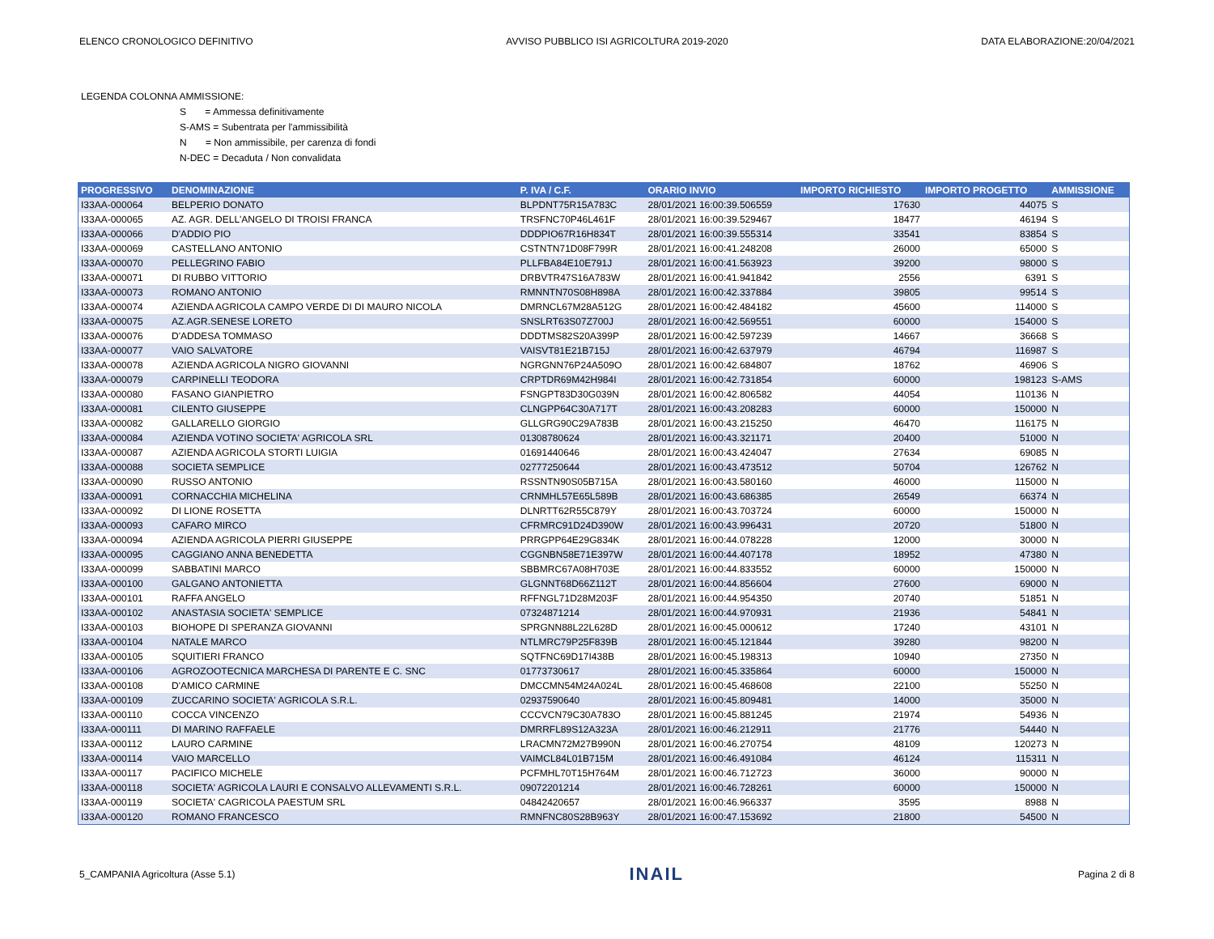ELENCO CRONOLOGICO DEFINITIVO AVVISO PUBBLICO ISI AGRICOLTURA 2019-2020 DATA ELABORAZIONE:20/04/2021
LEGENDA COLONNA AMMISSIONE:
S = Ammessa definitivamente
S-AMS = Subentrata per l'ammissibilità
N = Non ammissibile, per carenza di fondi
N-DEC = Decaduta / Non convalidata
| PROGRESSIVO | DENOMINAZIONE | P. IVA / C.F. | ORARIO INVIO | IMPORTO RICHIESTO | IMPORTO PROGETTO | AMMISSIONE |
| --- | --- | --- | --- | --- | --- | --- |
| I33AA-000064 | BELPERIO DONATO | BLPDNT75R15A783C | 28/01/2021 16:00:39.506559 | 17630 | 44075 | S |
| I33AA-000065 | AZ. AGR. DELL'ANGELO DI TROISI FRANCA | TRSFNC70P46L461F | 28/01/2021 16:00:39.529467 | 18477 | 46194 | S |
| I33AA-000066 | D'ADDIO PIO | DDDPIO67R16H834T | 28/01/2021 16:00:39.555314 | 33541 | 83854 | S |
| I33AA-000069 | CASTELLANO ANTONIO | CSTNTN71D08F799R | 28/01/2021 16:00:41.248208 | 26000 | 65000 | S |
| I33AA-000070 | PELLEGRINO FABIO | PLLFBA84E10E791J | 28/01/2021 16:00:41.563923 | 39200 | 98000 | S |
| I33AA-000071 | DI RUBBO VITTORIO | DRBVTR47S16A783W | 28/01/2021 16:00:41.941842 | 2556 | 6391 | S |
| I33AA-000073 | ROMANO ANTONIO | RMNNTN70S08H898A | 28/01/2021 16:00:42.337884 | 39805 | 99514 | S |
| I33AA-000074 | AZIENDA AGRICOLA CAMPO VERDE DI DI MAURO NICOLA | DMRNCL67M28A512G | 28/01/2021 16:00:42.484182 | 45600 | 114000 | S |
| I33AA-000075 | AZ.AGR.SENESE LORETO | SNSLRT63S07Z700J | 28/01/2021 16:00:42.569551 | 60000 | 154000 | S |
| I33AA-000076 | D'ADDESA TOMMASO | DDDTMS82S20A399P | 28/01/2021 16:00:42.597239 | 14667 | 36668 | S |
| I33AA-000077 | VAIO SALVATORE | VAISVT81E21B715J | 28/01/2021 16:00:42.637979 | 46794 | 116987 | S |
| I33AA-000078 | AZIENDA AGRICOLA NIGRO GIOVANNI | NGRGNN76P24A509O | 28/01/2021 16:00:42.684807 | 18762 | 46906 | S |
| I33AA-000079 | CARPINELLI TEODORA | CRPTDR69M42H984I | 28/01/2021 16:00:42.731854 | 60000 | 198123 | S-AMS |
| I33AA-000080 | FASANO GIANPIETRO | FSNGPT83D30G039N | 28/01/2021 16:00:42.806582 | 44054 | 110136 | N |
| I33AA-000081 | CILENTO GIUSEPPE | CLNGPP64C30A717T | 28/01/2021 16:00:43.208283 | 60000 | 150000 | N |
| I33AA-000082 | GALLARELLO GIORGIO | GLLGRG90C29A783B | 28/01/2021 16:00:43.215250 | 46470 | 116175 | N |
| I33AA-000084 | AZIENDA VOTINO SOCIETA' AGRICOLA SRL | 01308780624 | 28/01/2021 16:00:43.321171 | 20400 | 51000 | N |
| I33AA-000087 | AZIENDA AGRICOLA STORTI LUIGIA | 01691440646 | 28/01/2021 16:00:43.424047 | 27634 | 69085 | N |
| I33AA-000088 | SOCIETA SEMPLICE | 02777250644 | 28/01/2021 16:00:43.473512 | 50704 | 126762 | N |
| I33AA-000090 | RUSSO ANTONIO | RSSNTN90S05B715A | 28/01/2021 16:00:43.580160 | 46000 | 115000 | N |
| I33AA-000091 | CORNACCHIA MICHELINA | CRNMHL57E65L589B | 28/01/2021 16:00:43.686385 | 26549 | 66374 | N |
| I33AA-000092 | DI LIONE ROSETTA | DLNRTT62R55C879Y | 28/01/2021 16:00:43.703724 | 60000 | 150000 | N |
| I33AA-000093 | CAFARO MIRCO | CFRMRC91D24D390W | 28/01/2021 16:00:43.996431 | 20720 | 51800 | N |
| I33AA-000094 | AZIENDA AGRICOLA PIERRI GIUSEPPE | PRRGPP64E29G834K | 28/01/2021 16:00:44.078228 | 12000 | 30000 | N |
| I33AA-000095 | CAGGIANO ANNA BENEDETTA | CGGNBN58E71E397W | 28/01/2021 16:00:44.407178 | 18952 | 47380 | N |
| I33AA-000099 | SABBATINI MARCO | SBBMRC67A08H703E | 28/01/2021 16:00:44.833552 | 60000 | 150000 | N |
| I33AA-000100 | GALGANO ANTONIETTA | GLGNNT68D66Z112T | 28/01/2021 16:00:44.856604 | 27600 | 69000 | N |
| I33AA-000101 | RAFFA ANGELO | RFFNGL71D28M203F | 28/01/2021 16:00:44.954350 | 20740 | 51851 | N |
| I33AA-000102 | ANASTASIA SOCIETA' SEMPLICE | 07324871214 | 28/01/2021 16:00:44.970931 | 21936 | 54841 | N |
| I33AA-000103 | BIOHOPE DI SPERANZA GIOVANNI | SPRGNN88L22L628D | 28/01/2021 16:00:45.000612 | 17240 | 43101 | N |
| I33AA-000104 | NATALE MARCO | NTLMRC79P25F839B | 28/01/2021 16:00:45.121844 | 39280 | 98200 | N |
| I33AA-000105 | SQUITIERI FRANCO | SQTFNC69D17I438B | 28/01/2021 16:00:45.198313 | 10940 | 27350 | N |
| I33AA-000106 | AGROZOOTECNICA MARCHESA DI PARENTE E C. SNC | 01773730617 | 28/01/2021 16:00:45.335864 | 60000 | 150000 | N |
| I33AA-000108 | D'AMICO CARMINE | DMCCMN54M24A024L | 28/01/2021 16:00:45.468608 | 22100 | 55250 | N |
| I33AA-000109 | ZUCCARINO SOCIETA' AGRICOLA S.R.L. | 02937590640 | 28/01/2021 16:00:45.809481 | 14000 | 35000 | N |
| I33AA-000110 | COCCA VINCENZO | CCCVCN79C30A783O | 28/01/2021 16:00:45.881245 | 21974 | 54936 | N |
| I33AA-000111 | DI MARINO RAFFAELE | DMRRFL89S12A323A | 28/01/2021 16:00:46.212911 | 21776 | 54440 | N |
| I33AA-000112 | LAURO CARMINE | LRACMN72M27B990N | 28/01/2021 16:00:46.270754 | 48109 | 120273 | N |
| I33AA-000114 | VAIO MARCELLO | VAIMCL84L01B715M | 28/01/2021 16:00:46.491084 | 46124 | 115311 | N |
| I33AA-000117 | PACIFICO MICHELE | PCFMHL70T15H764M | 28/01/2021 16:00:46.712723 | 36000 | 90000 | N |
| I33AA-000118 | SOCIETA' AGRICOLA LAURI E CONSALVO ALLEVAMENTI S.R.L. | 09072201214 | 28/01/2021 16:00:46.728261 | 60000 | 150000 | N |
| I33AA-000119 | SOCIETA' CAGRICOLA PAESTUM SRL | 04842420657 | 28/01/2021 16:00:46.966337 | 3595 | 8988 | N |
| I33AA-000120 | ROMANO FRANCESCO | RMNFNC80S28B963Y | 28/01/2021 16:00:47.153692 | 21800 | 54500 | N |
5_CAMPANIA Agricoltura (Asse 5.1) INAIL Pagina 2 di 8